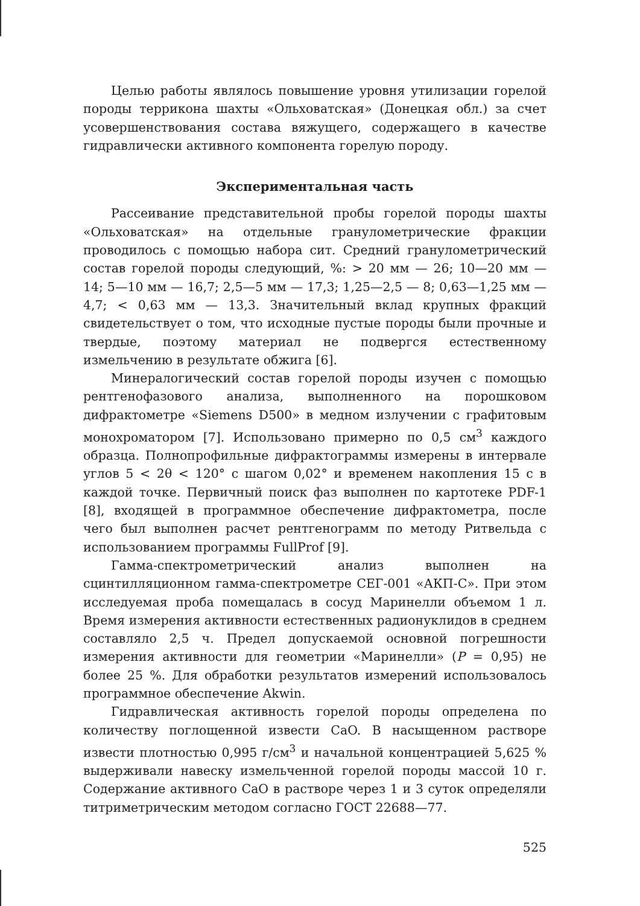Целью работы являлось повышение уровня утилизации горелой породы терриконa шахты «Ольховатская» (Донецкая обл.) за счет усовершенствования состава вяжущего, содержащего в качестве гидравлически активного компонента горелую породу.
Экспериментальная часть
Рассеивание представительной пробы горелой породы шахты «Ольховатская» на отдельные гранулометрические фракции проводилось с помощью набора сит. Средний гранулометрический состав горелой породы следующий, %: > 20 мм — 26; 10—20 мм — 14; 5—10 мм — 16,7; 2,5—5 мм — 17,3; 1,25—2,5 — 8; 0,63—1,25 мм — 4,7; < 0,63 мм — 13,3. Значительный вклад крупных фракций свидетельствует о том, что исходные пустые породы были прочные и твердые, поэтому материал не подвергся естественному измельчению в результате обжига [6].
Минералогический состав горелой породы изучен с помощью рентгенофазового анализа, выполненного на порошковом дифрактометре «Siemens D500» в медном излучении с графитовым монохроматором [7]. Использовано примерно по 0,5 см<sup>3</sup> каждого образца. Полнопрофильные дифрактограммы измерены в интервале углов 5 < 2θ < 120° с шагом 0,02° и временем накопления 15 с в каждой точке. Первичный поиск фаз выполнен по картотеке PDF-1 [8], входящей в программное обеспечение дифрактометра, после чего был выполнен расчет рентгенограмм по методу Ритвельда с использованием программы FullProf [9].
Гамма-спектрометрический анализ выполнен на сцинтилляционном гамма-спектрометре СЕГ-001 «АКП-С». При этом исследуемая проба помещалась в сосуд Маринелли объемом 1 л. Время измерения активности естественных радионуклидов в среднем составляло 2,5 ч. Предел допускаемой основной погрешности измерения активности для геометрии «Маринелли» (P = 0,95) не более 25 %. Для обработки результатов измерений использовалось программное обеспечение Akwin.
Гидравлическая активность горелой породы определена по количеству поглощенной извести CaO. В насыщенном растворе извести плотностью 0,995 г/см<sup>3</sup> и начальной концентрацией 5,625 % выдерживали навеску измельченной горелой породы массой 10 г. Содержание активного CaO в растворе через 1 и 3 суток определяли титриметрическим методом согласно ГОСТ 22688—77.
525